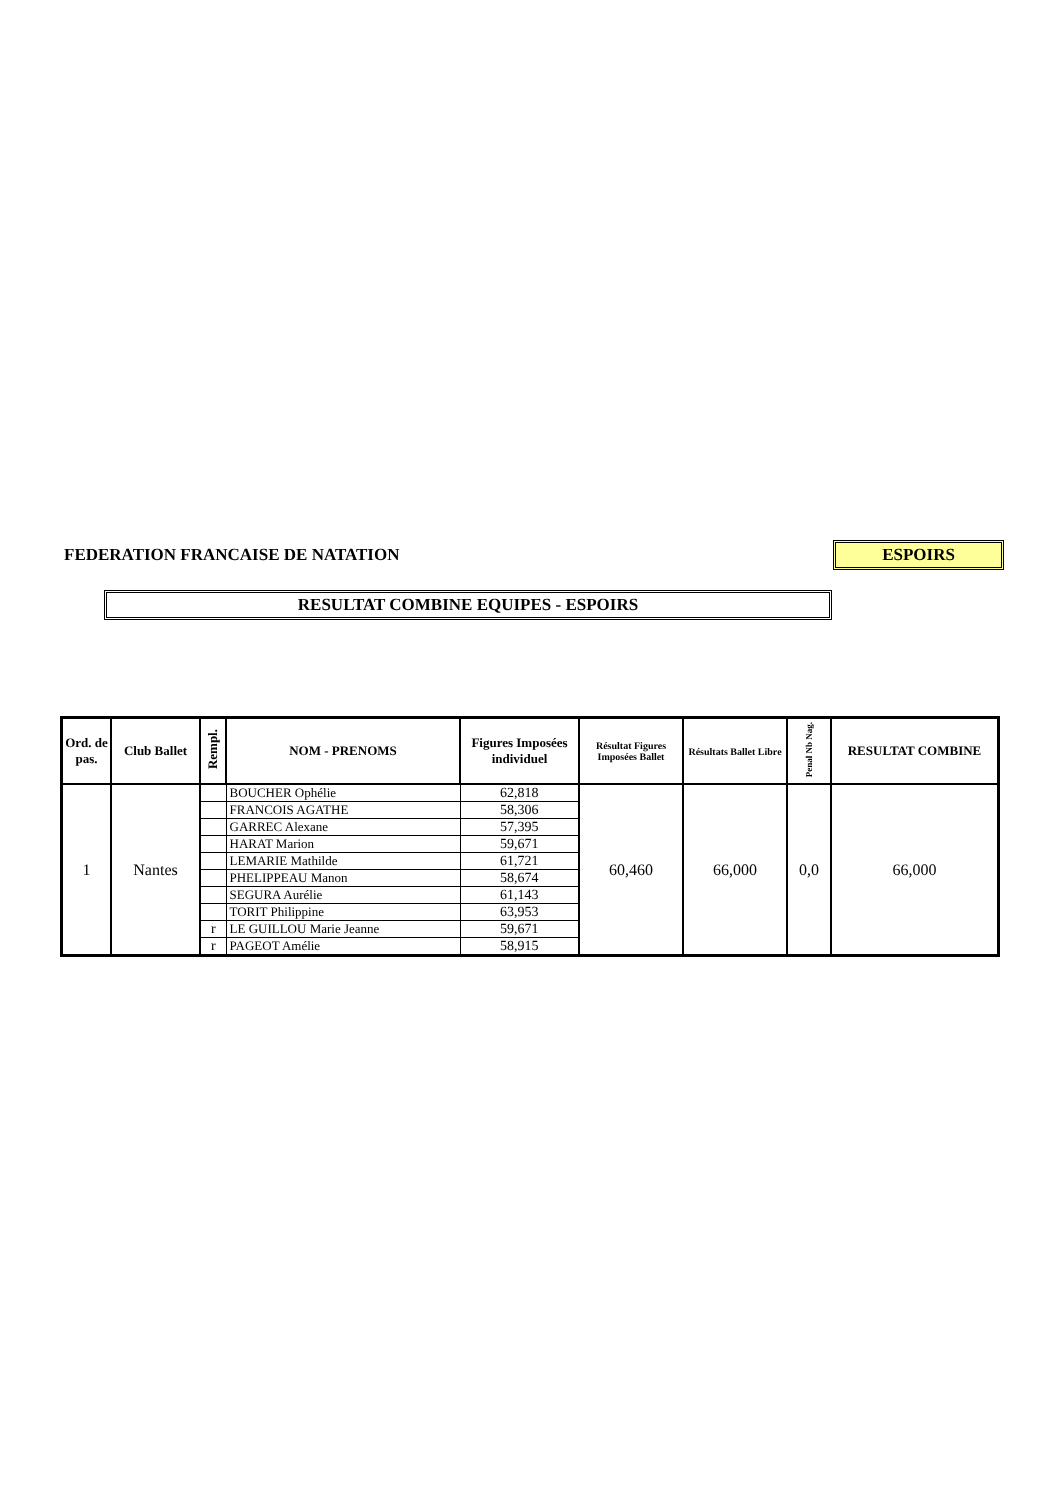FEDERATION FRANCAISE DE NATATION
ESPOIRS
RESULTAT COMBINE EQUIPES - ESPOIRS
| Ord. de pas. | Club Ballet | Rempl. | NOM - PRENOMS | Figures Imposées individuel | Résultat Figures Imposées Ballet | Résultats Ballet Libre | Penal Nb Nag. | RESULTAT COMBINE |
| --- | --- | --- | --- | --- | --- | --- | --- | --- |
| 1 | Nantes | | BOUCHER Ophélie | 62,818 | 60,460 | 66,000 | 0,0 | 66,000 |
| | | | FRANCOIS AGATHE | 58,306 | | | | |
| | | | GARREC Alexane | 57,395 | | | | |
| | | | HARAT Marion | 59,671 | | | | |
| | | | LEMARIE Mathilde | 61,721 | | | | |
| | | | PHELIPPEAU Manon | 58,674 | | | | |
| | | | SEGURA Aurélie | 61,143 | | | | |
| | | | TORIT Philippine | 63,953 | | | | |
| | | r | LE GUILLOU Marie Jeanne | 59,671 | | | | |
| | | r | PAGEOT Amélie | 58,915 | | | | |